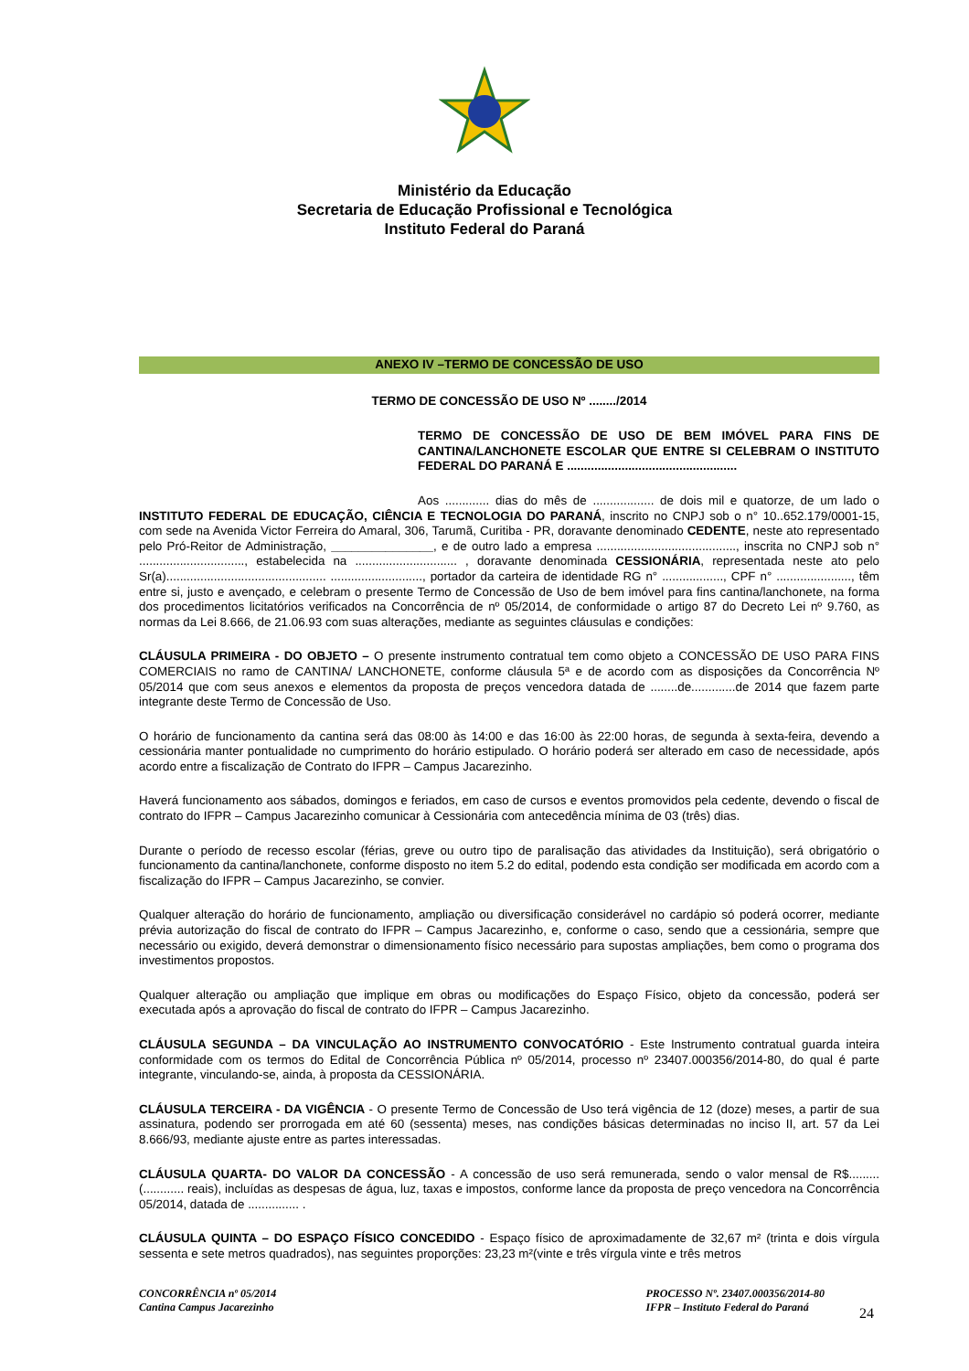Ministério da Educação
Secretaria de Educação Profissional e Tecnológica
Instituto Federal do Paraná
ANEXO IV –TERMO DE CONCESSÃO DE USO
TERMO DE CONCESSÃO DE USO Nº ......../2014
TERMO DE CONCESSÃO DE USO DE BEM IMÓVEL PARA FINS DE CANTINA/LANCHONETE ESCOLAR QUE ENTRE SI CELEBRAM O INSTITUTO FEDERAL DO PARANÁ E ..................................................
Aos ............. dias do mês de .................. de dois mil e quatorze, de um lado o INSTITUTO FEDERAL DE EDUCAÇÃO, CIÊNCIA E TECNOLOGIA DO PARANÁ, inscrito no CNPJ sob o n° 10..652.179/0001-15, com sede na Avenida Victor Ferreira do Amaral, 306, Tarumã, Curitiba - PR, doravante denominado CEDENTE, neste ato representado pelo Pró-Reitor de Administração, _______________, e de outro lado a empresa ........................................., inscrita no CNPJ sob n° ..............................., estabelecida na .............................. , doravante denominada CESSIONÁRIA, representada neste ato pelo Sr(a)............................................... ..........................., portador da carteira de identidade RG n° .................., CPF n° ......................, têm entre si, justo e avençado, e celebram o presente Termo de Concessão de Uso de bem imóvel para fins cantina/lanchonete, na forma dos procedimentos licitatórios verificados na Concorrência de nº 05/2014, de conformidade o artigo 87 do Decreto Lei nº 9.760, as normas da Lei 8.666, de 21.06.93 com suas alterações, mediante as seguintes cláusulas e condições:
CLÁUSULA PRIMEIRA - DO OBJETO – O presente instrumento contratual tem como objeto a CONCESSÃO DE USO PARA FINS COMERCIAIS no ramo de CANTINA/ LANCHONETE, conforme cláusula 5ª e de acordo com as disposições da Concorrência Nº 05/2014 que com seus anexos e elementos da proposta de preços vencedora datada de ........de.............de 2014 que fazem parte integrante deste Termo de Concessão de Uso.
O horário de funcionamento da cantina será das 08:00 às 14:00 e das 16:00 às 22:00 horas, de segunda à sexta-feira, devendo a cessionária manter pontualidade no cumprimento do horário estipulado. O horário poderá ser alterado em caso de necessidade, após acordo entre a fiscalização de Contrato do IFPR – Campus Jacarezinho.
Haverá funcionamento aos sábados, domingos e feriados, em caso de cursos e eventos promovidos pela cedente, devendo o fiscal de contrato do IFPR – Campus Jacarezinho comunicar à Cessionária com antecedência mínima de 03 (três) dias.
Durante o período de recesso escolar (férias, greve ou outro tipo de paralisação das atividades da Instituição), será obrigatório o funcionamento da cantina/lanchonete, conforme disposto no item 5.2 do edital, podendo esta condição ser modificada em acordo com a fiscalização do IFPR – Campus Jacarezinho, se convier.
Qualquer alteração do horário de funcionamento, ampliação ou diversificação considerável no cardápio só poderá ocorrer, mediante prévia autorização do fiscal de contrato do IFPR – Campus Jacarezinho, e, conforme o caso, sendo que a cessionária, sempre que necessário ou exigido, deverá demonstrar o dimensionamento físico necessário para supostas ampliações, bem como o programa dos investimentos propostos.
Qualquer alteração ou ampliação que implique em obras ou modificações do Espaço Físico, objeto da concessão, poderá ser executada após a aprovação do fiscal de contrato do IFPR – Campus Jacarezinho.
CLÁUSULA SEGUNDA – DA VINCULAÇÃO AO INSTRUMENTO CONVOCATÓRIO - Este Instrumento contratual guarda inteira conformidade com os termos do Edital de Concorrência Pública nº 05/2014, processo nº 23407.000356/2014-80, do qual é parte integrante, vinculando-se, ainda, à proposta da CESSIONÁRIA.
CLÁUSULA TERCEIRA - DA VIGÊNCIA - O presente Termo de Concessão de Uso terá vigência de 12 (doze) meses, a partir de sua assinatura, podendo ser prorrogada em até 60 (sessenta) meses, nas condições básicas determinadas no inciso II, art. 57 da Lei 8.666/93, mediante ajuste entre as partes interessadas.
CLÁUSULA QUARTA- DO VALOR DA CONCESSÃO - A concessão de uso será remunerada, sendo o valor mensal de R$.........(............ reais), incluídas as despesas de água, luz, taxas e impostos, conforme lance da proposta de preço vencedora na Concorrência 05/2014, datada de ............... .
CLÁUSULA QUINTA – DO ESPAÇO FÍSICO CONCEDIDO - Espaço físico de aproximadamente de 32,67 m² (trinta e dois vírgula sessenta e sete metros quadrados), nas seguintes proporções: 23,23 m²(vinte e três vírgula vinte e três metros
CONCORRÊNCIA nº 05/2014
Cantina Campus Jacarezinho
PROCESSO Nº. 23407.000356/2014-80
IFPR – Instituto Federal do Paraná
24